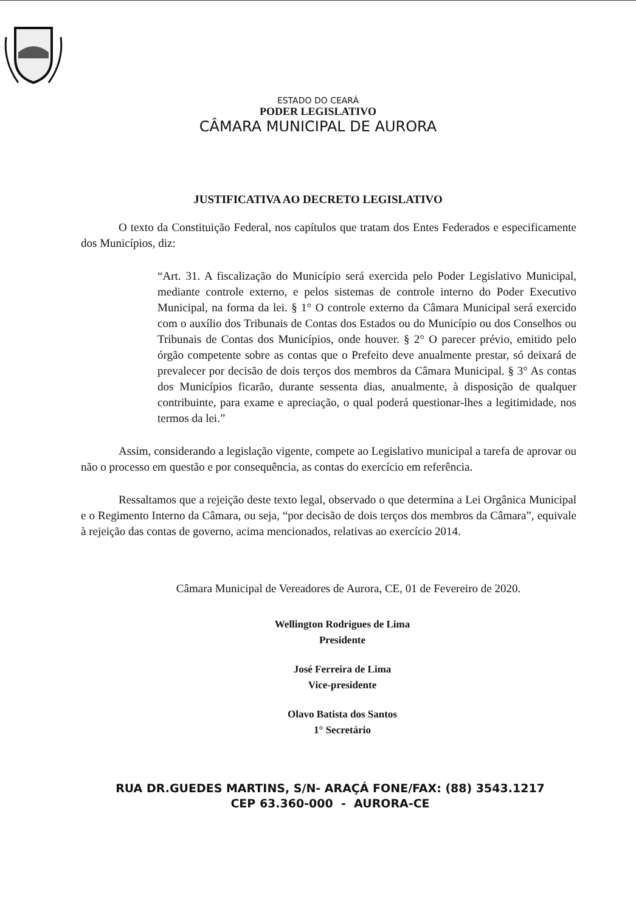ESTADO DO CEARÁ
PODER LEGISLATIVO
CÂMARA MUNICIPAL DE AURORA
JUSTIFICATIVA AO DECRETO LEGISLATIVO
O texto da Constituição Federal, nos capítulos que tratam dos Entes Federados e especificamente dos Municípios, diz:
“Art. 31. A fiscalização do Município será exercida pelo Poder Legislativo Municipal, mediante controle externo, e pelos sistemas de controle interno do Poder Executivo Municipal, na forma da lei. § 1° O controle externo da Câmara Municipal será exercido com o auxílio dos Tribunais de Contas dos Estados ou do Município ou dos Conselhos ou Tribunais de Contas dos Municípios, onde houver. § 2° O parecer prévio, emitido pelo órgão competente sobre as contas que o Prefeito deve anualmente prestar, só deixará de prevalecer por decisão de dois terços dos membros da Câmara Municipal. § 3° As contas dos Municípios ficarão, durante sessenta dias, anualmente, à disposição de qualquer contribuinte, para exame e apreciação, o qual poderá questionar-lhes a legitimidade, nos termos da lei.”
Assim, considerando a legislação vigente, compete ao Legislativo municipal a tarefa de aprovar ou não o processo em questão e por consequência, as contas do exercício em referência.
Ressaltamos que a rejeição deste texto legal, observado o que determina a Lei Orgânica Municipal e o Regimento Interno da Câmara, ou seja, “por decisão de dois terços dos membros da Câmara”, equivale à rejeição das contas de governo, acima mencionados, relativas ao exercício 2014.
Câmara Municipal de Vereadores de Aurora, CE, 01 de Fevereiro de 2020.
Wellington Rodrigues de Lima
Presidente
José Ferreira de Lima
Vice-presidente
Olavo Batista dos Santos
1° Secretário
RUA DR.GUEDES MARTINS, S/N- ARAÇÁ FONE/FAX: (88) 3543.1217
CEP 63.360-000 - AURORA-CE